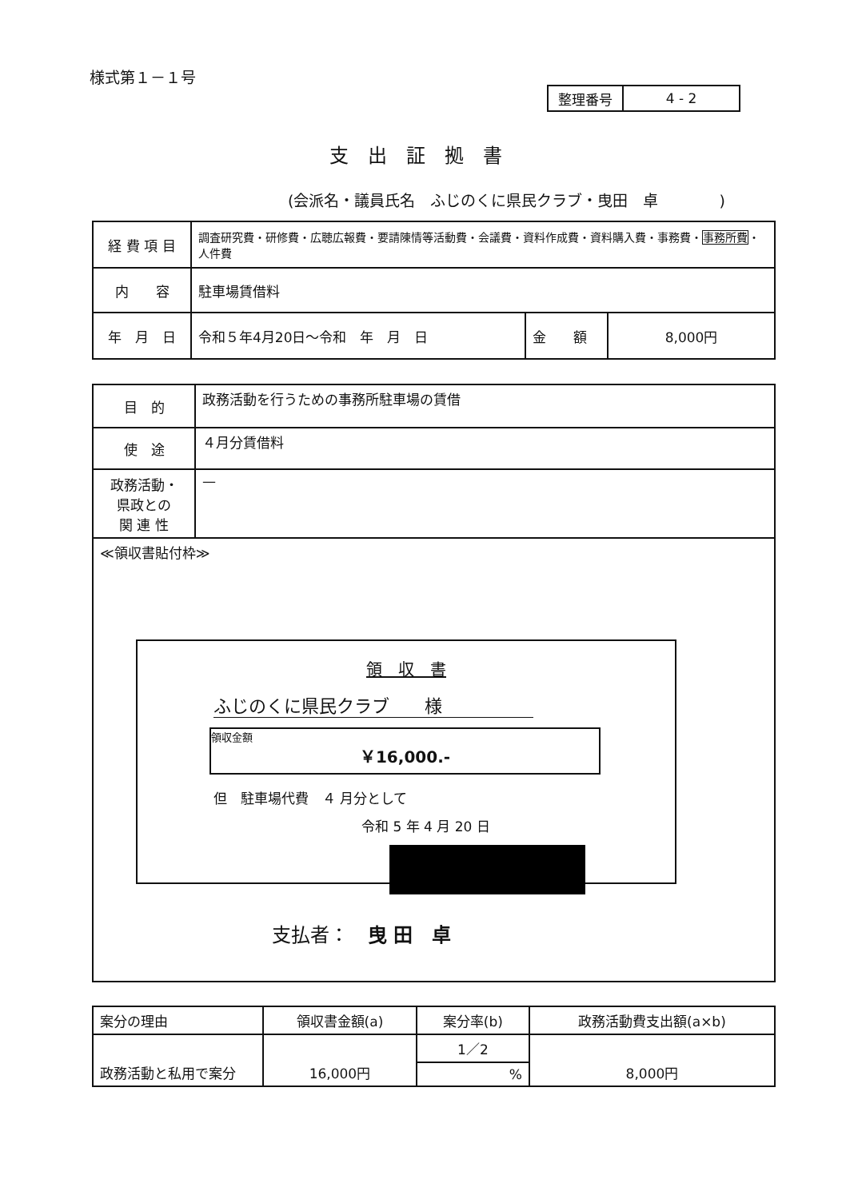様式第１－１号
| 整理番号 | 4 - 2 |
支出証拠書
(会派名・議員氏名　ふじのくに県民クラブ・曳田　卓　　　　)
| 経 費 項 目 | 調査研究費・研修費・広聴広報費・要請陳情等活動費・会議費・資料作成費・資料購入費・事務費・ 事務所費 ・人件費 | | |
| 内 容 | 駐車場賃借料 | | |
| 年 月 日 | 令和５年4月20日～令和 年 月 日 | 金 額 | 8,000円 |
| 目 的 | 政務活動を行うための事務所駐車場の賃借 |
| 使 途 | ４月分賃借料 |
| 政務活動・ 県政との 関 連 性 | — |
| ≪領収書貼付枠≫ | |
領　収　書
ふじのくに県民クラブ　　様
領収金額
￥16,000.-
但　駐車場代費　４ 月分として
令和 5 年 4 月 20 日
支払者：　曳 田　卓
| 案分の理由 | 領収書金額(a) | 案分率(b) | 政務活動費支出額(a×b) |
| 政務活動と私用で案分 | 16,000円 | 1／2 | 8,000円 |
| | | % | |